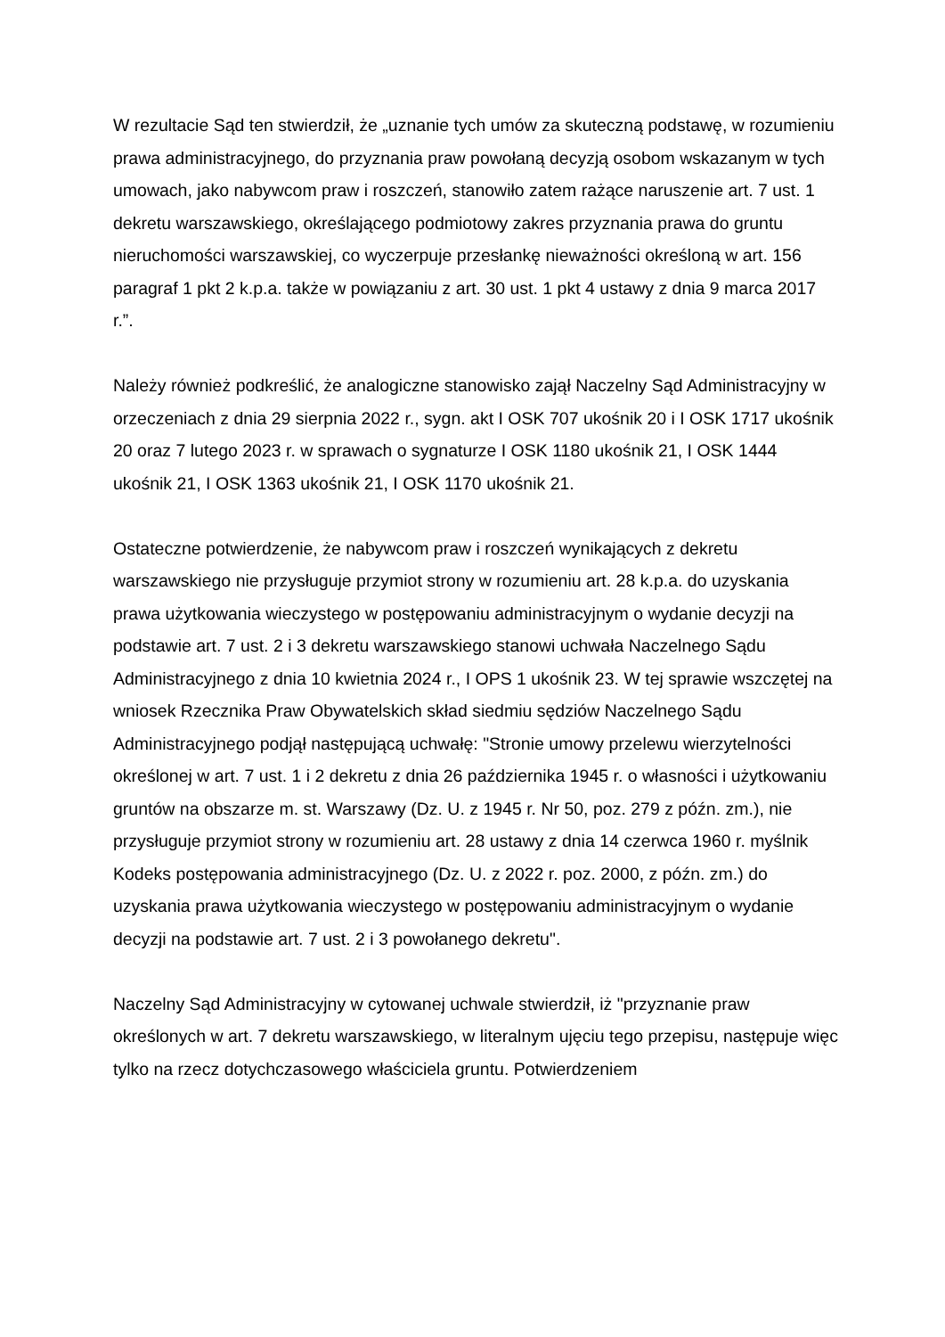W rezultacie Sąd ten stwierdził, że „uznanie tych umów za skuteczną podstawę, w rozumieniu prawa administracyjnego, do przyznania praw powołaną decyzją osobom wskazanym w tych umowach, jako nabywcom praw i roszczeń, stanowiło zatem rażące naruszenie art. 7 ust. 1 dekretu warszawskiego, określającego podmiotowy zakres przyznania prawa do gruntu nieruchomości warszawskiej, co wyczerpuje przesłankę nieważności określoną w art. 156 paragraf 1 pkt 2 k.p.a. także w powiązaniu z art. 30 ust. 1 pkt 4 ustawy z dnia 9 marca 2017 r.”.
Należy również podkreślić, że analogiczne stanowisko zajął Naczelny Sąd Administracyjny w orzeczeniach z dnia 29 sierpnia 2022 r., sygn. akt I OSK 707 ukośnik 20 i I OSK 1717 ukośnik 20 oraz 7 lutego 2023 r. w sprawach o sygnaturze I OSK 1180 ukośnik 21, I OSK 1444 ukośnik 21, I OSK 1363 ukośnik 21, I OSK 1170 ukośnik 21.
Ostateczne potwierdzenie, że nabywcom praw i roszczeń wynikających z dekretu warszawskiego nie przysługuje przymiot strony w rozumieniu art. 28 k.p.a. do uzyskania prawa użytkowania wieczystego w postępowaniu administracyjnym o wydanie decyzji na podstawie art. 7 ust. 2 i 3 dekretu warszawskiego stanowi uchwała Naczelnego Sądu Administracyjnego z dnia 10 kwietnia 2024 r., I OPS 1 ukośnik 23. W tej sprawie wszczętej na wniosek Rzecznika Praw Obywatelskich skład siedmiu sędziów Naczelnego Sądu Administracyjnego podjął następującą uchwałę: "Stronie umowy przelewu wierzytelności określonej w art. 7 ust. 1 i 2 dekretu z dnia 26 października 1945 r. o własności i użytkowaniu gruntów na obszarze m. st. Warszawy (Dz. U. z 1945 r. Nr 50, poz. 279 z późn. zm.), nie przysługuje przymiot strony w rozumieniu art. 28 ustawy z dnia 14 czerwca 1960 r. myślnik Kodeks postępowania administracyjnego (Dz. U. z 2022 r. poz. 2000, z późn. zm.) do uzyskania prawa użytkowania wieczystego w postępowaniu administracyjnym o wydanie decyzji na podstawie art. 7 ust. 2 i 3 powołanego dekretu".
Naczelny Sąd Administracyjny w cytowanej uchwale stwierdził, iż "przyznanie praw określonych w art. 7 dekretu warszawskiego, w literalnym ujęciu tego przepisu, następuje więc tylko na rzecz dotychczasowego właściciela gruntu. Potwierdzeniem